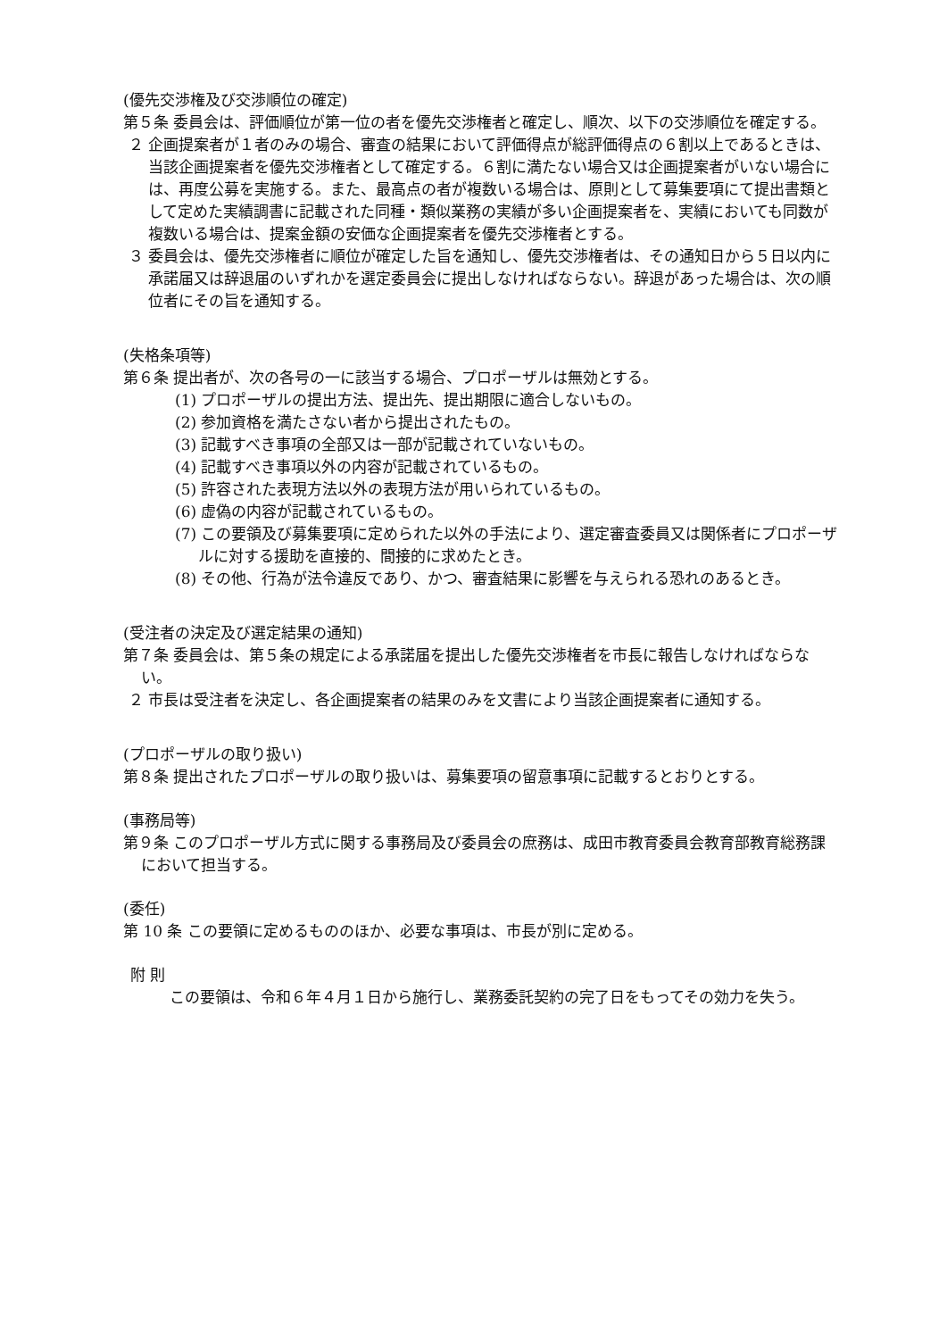(優先交渉権及び交渉順位の確定)
第５条 委員会は、評価順位が第一位の者を優先交渉権者と確定し、順次、以下の交渉順位を確定する。
２ 企画提案者が１者のみの場合、審査の結果において評価得点が総評価得点の６割以上であるときは、当該企画提案者を優先交渉権者として確定する。６割に満たない場合又は企画提案者がいない場合には、再度公募を実施する。また、最高点の者が複数いる場合は、原則として募集要項にて提出書類として定めた実績調書に記載された同種・類似業務の実績が多い企画提案者を、実績においても同数が複数いる場合は、提案金額の安価な企画提案者を優先交渉権者とする。
３ 委員会は、優先交渉権者に順位が確定した旨を通知し、優先交渉権者は、その通知日から５日以内に承諾届又は辞退届のいずれかを選定委員会に提出しなければならない。辞退があった場合は、次の順位者にその旨を通知する。
(失格条項等)
第６条 提出者が、次の各号の一に該当する場合、プロポーザルは無効とする。
(1) プロポーザルの提出方法、提出先、提出期限に適合しないもの。
(2) 参加資格を満たさない者から提出されたもの。
(3) 記載すべき事項の全部又は一部が記載されていないもの。
(4) 記載すべき事項以外の内容が記載されているもの。
(5) 許容された表現方法以外の表現方法が用いられているもの。
(6) 虚偽の内容が記載されているもの。
(7) この要領及び募集要項に定められた以外の手法により、選定審査委員又は関係者にプロポーザルに対する援助を直接的、間接的に求めたとき。
(8) その他、行為が法令違反であり、かつ、審査結果に影響を与えられる恐れのあるとき。
(受注者の決定及び選定結果の通知)
第７条 委員会は、第５条の規定による承諾届を提出した優先交渉権者を市長に報告しなければならない。
２ 市長は受注者を決定し、各企画提案者の結果のみを文書により当該企画提案者に通知する。
(プロポーザルの取り扱い)
第８条 提出されたプロポーザルの取り扱いは、募集要項の留意事項に記載するとおりとする。
(事務局等)
第９条 このプロポーザル方式に関する事務局及び委員会の庶務は、成田市教育委員会教育部教育総務課において担当する。
(委任)
第 10 条 この要領に定めるもののほか、必要な事項は、市長が別に定める。
附 則
この要領は、令和６年４月１日から施行し、業務委託契約の完了日をもってその効力を失う。